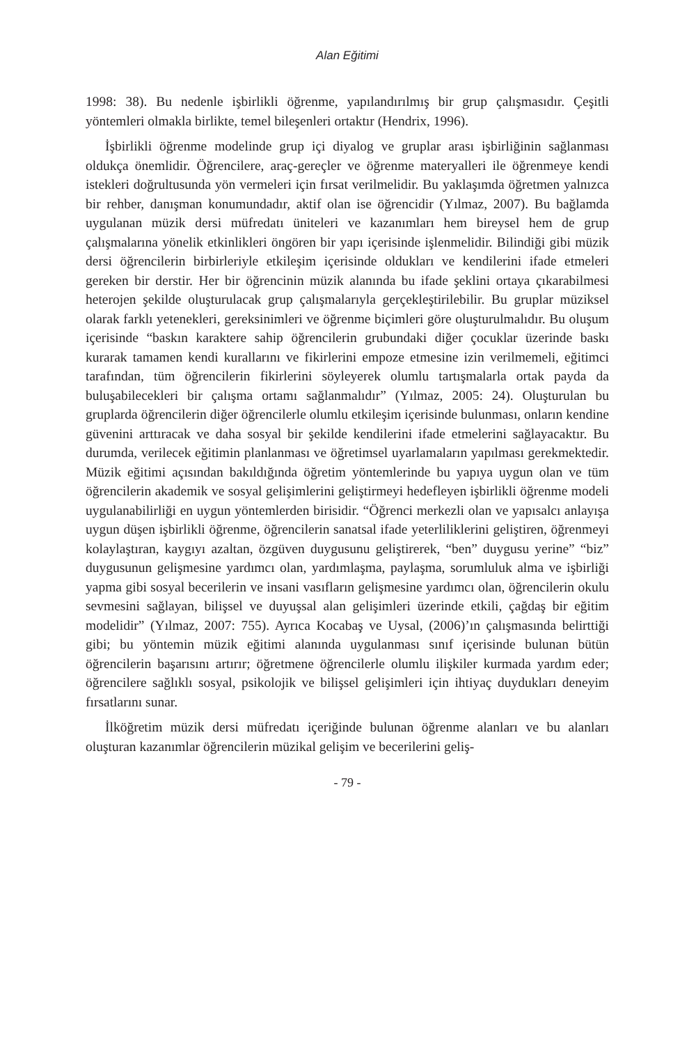Alan Eğitimi
1998: 38). Bu nedenle işbirlikli öğrenme, yapılandırılmış bir grup çalışmasıdır. Çeşitli yöntemleri olmakla birlikte, temel bileşenleri ortaktır (Hendrix, 1996).
İşbirlikli öğrenme modelinde grup içi diyalog ve gruplar arası işbirliğinin sağlanması oldukça önemlidir. Öğrencilere, araç-gereçler ve öğrenme materyalleri ile öğrenmeye kendi istekleri doğrultusunda yön vermeleri için fırsat verilmelidir. Bu yaklaşımda öğretmen yalnızca bir rehber, danışman konumundadır, aktif olan ise öğrencidir (Yılmaz, 2007). Bu bağlamda uygulanan müzik dersi müfredatı üniteleri ve kazanımları hem bireysel hem de grup çalışmalarına yönelik etkinlikleri öngören bir yapı içerisinde işlenmelidir. Bilindiği gibi müzik dersi öğrencilerin birbirleriyle etkileşim içerisinde oldukları ve kendilerini ifade etmeleri gereken bir derstir. Her bir öğrencinin müzik alanında bu ifade şeklini ortaya çıkarabilmesi heterojen şekilde oluşturulacak grup çalışmalarıyla gerçekleştirilebilir. Bu gruplar müziksel olarak farklı yetenekleri, gereksinimleri ve öğrenme biçimleri göre oluşturulmalıdır. Bu oluşum içerisinde “baskın karaktere sahip öğrencilerin grubundaki diğer çocuklar üzerinde baskı kurarak tamamen kendi kurallarını ve fikirlerini empoze etmesine izin verilmemeli, eğitimci tarafından, tüm öğrencilerin fikirlerini söyleyerek olumlu tartışmalarla ortak payda da buluşabilecekleri bir çalışma ortamı sağlanmalıdır” (Yılmaz, 2005: 24). Oluşturulan bu gruplarda öğrencilerin diğer öğrencilerle olumlu etkileşim içerisinde bulunması, onların kendine güvenini arttıracak ve daha sosyal bir şekilde kendilerini ifade etmelerini sağlayacaktır. Bu durumda, verilecek eğitimin planlanması ve öğretimsel uyarlamaların yapılması gerekmektedir. Müzik eğitimi açısından bakıldığında öğretim yöntemlerinde bu yapıya uygun olan ve tüm öğrencilerin akademik ve sosyal gelişimlerini geliştirmeyi hedefleyen işbirlikli öğrenme modeli uygulanabilirliği en uygun yöntemlerden birisidir. “Öğrenci merkezli olan ve yapısalcı anlayışa uygun düşen işbirlikli öğrenme, öğrencilerin sanatsal ifade yeterliliklerini geliştiren, öğrenmeyi kolaylaştıran, kaygıyı azaltan, özgüven duygusunu geliştirerek, “ben” duygusu yerine” “biz” duygusunun gelişmesine yardımcı olan, yardımlaşma, paylaşma, sorumluluk alma ve işbirliği yapma gibi sosyal becerilerin ve insani vasıfların gelişmesine yardımcı olan, öğrencilerin okulu sevmesini sağlayan, bilişsel ve duyuşsal alan gelişimleri üzerinde etkili, çağdaş bir eğitim modelidir” (Yılmaz, 2007: 755). Ayrıca Kocabaş ve Uysal, (2006)’ın çalışmasında belirttiği gibi; bu yöntemin müzik eğitimi alanında uygulanması sınıf içerisinde bulunan bütün öğrencilerin başarısını artırır; öğretmene öğrencilerle olumlu ilişkiler kurmada yardım eder; öğrencilere sağlıklı sosyal, psikolojik ve bilişsel gelişimleri için ihtiyaç duydukları deneyim fırsatlarını sunar.
İlköğretim müzik dersi müfredatı içeriğinde bulunan öğrenme alanları ve bu alanları oluşturan kazanımlar öğrencilerin müzikal gelişim ve becerilerini geliş-
- 79 -